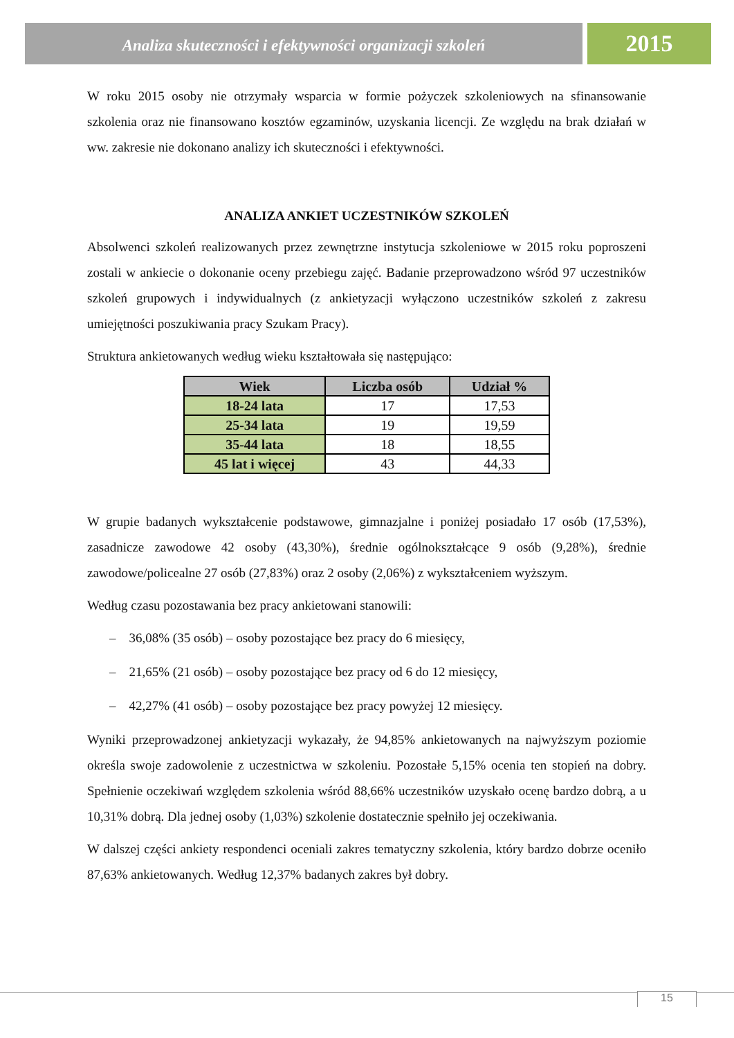Analiza skuteczności i efektywności organizacji szkoleń
2015
W roku 2015 osoby nie otrzymały wsparcia w formie pożyczek szkoleniowych na sfinansowanie szkolenia oraz nie finansowano kosztów egzaminów, uzyskania licencji. Ze względu na brak działań w ww. zakresie nie dokonano analizy ich skuteczności i efektywności.
ANALIZA ANKIET UCZESTNIKÓW SZKOLEŃ
Absolwenci szkoleń realizowanych przez zewnętrzne instytucja szkoleniowe w 2015 roku poproszeni zostali w ankiecie o dokonanie oceny przebiegu zajęć. Badanie przeprowadzono wśród 97 uczestników szkoleń grupowych i indywidualnych (z ankietyzacji wyłączono uczestników szkoleń z zakresu umiejętności poszukiwania pracy Szukam Pracy).
Struktura ankietowanych według wieku kształtowała się następująco:
| Wiek | Liczba osób | Udział % |
| --- | --- | --- |
| 18-24 lata | 17 | 17,53 |
| 25-34 lata | 19 | 19,59 |
| 35-44 lata | 18 | 18,55 |
| 45 lat i więcej | 43 | 44,33 |
W grupie badanych wykształcenie podstawowe, gimnazjalne i poniżej posiadało 17 osób (17,53%), zasadnicze zawodowe 42 osoby (43,30%), średnie ogólnokształcące 9 osób (9,28%), średnie zawodowe/policealne 27 osób (27,83%) oraz 2 osoby (2,06%) z wykształceniem wyższym.
Według czasu pozostawania bez pracy ankietowani stanowili:
– 36,08% (35 osób) – osoby pozostające bez pracy do 6 miesięcy,
– 21,65% (21 osób) – osoby pozostające bez pracy od 6 do 12 miesięcy,
– 42,27% (41 osób) – osoby pozostające bez pracy powyżej 12 miesięcy.
Wyniki przeprowadzonej ankietyzacji wykazały, że 94,85% ankietowanych na najwyższym poziomie określa swoje zadowolenie z uczestnictwa w szkoleniu. Pozostałe 5,15% ocenia ten stopień na dobry. Spełnienie oczekiwań względem szkolenia wśród 88,66% uczestników uzyskało ocenę bardzo dobrą, a u 10,31% dobrą. Dla jednej osoby (1,03%) szkolenie dostatecznie spełniło jej oczekiwania.
W dalszej części ankiety respondenci oceniali zakres tematyczny szkolenia, który bardzo dobrze oceniło 87,63% ankietowanych. Według 12,37% badanych zakres był dobry.
15